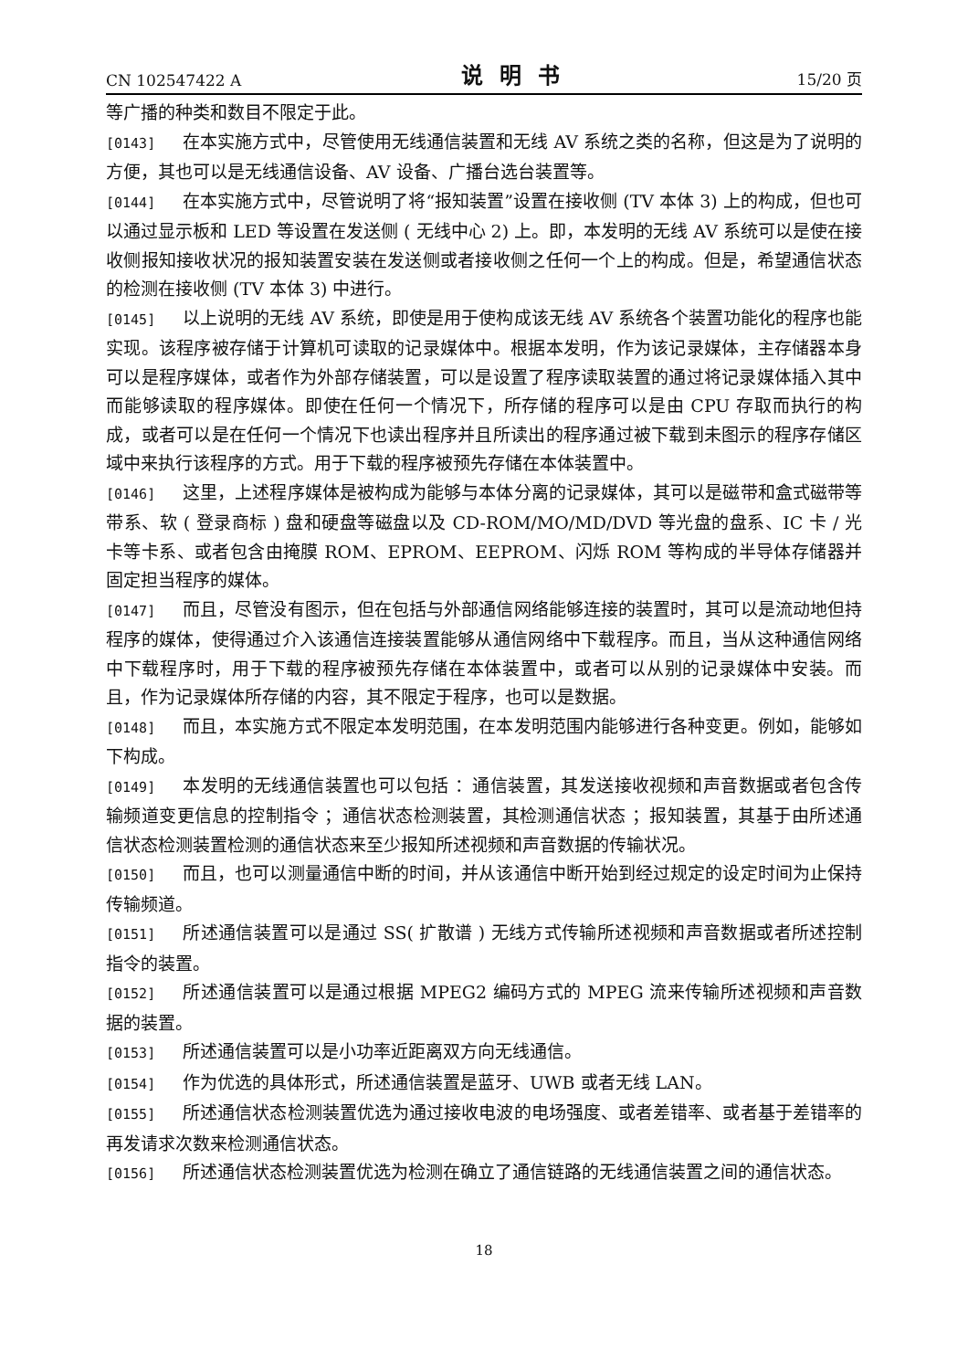CN 102547422 A 说明书 15/20 页
等广播的种类和数目不限定于此。
[0143] 在本实施方式中，尽管使用无线通信装置和无线 AV 系统之类的名称，但这是为了说明的方便，其也可以是无线通信设备、AV 设备、广播台选台装置等。
[0144] 在本实施方式中，尽管说明了将“报知装置”设置在接收侧 (TV 本体 3) 上的构成，但也可以通过显示板和 LED 等设置在发送侧 ( 无线中心 2) 上。即，本发明的无线 AV 系统可以是使在接收侧报知接收状况的报知装置安装在发送侧或者接收侧之任何一个上的构成。但是，希望通信状态的检测在接收侧 (TV 本体 3) 中进行。
[0145] 以上说明的无线 AV 系统，即使是用于使构成该无线 AV 系统各个装置功能化的程序也能实现。该程序被存储于计算机可读取的记录媒体中。根据本发明，作为该记录媒体，主存储器本身可以是程序媒体，或者作为外部存储装置，可以是设置了程序读取装置的通过将记录媒体插入其中而能够读取的程序媒体。即使在任何一个情况下，所存储的程序可以是由 CPU 存取而执行的构成，或者可以是在任何一个情况下也读出程序并且所读出的程序通过被下载到未图示的程序存储区域中来执行该程序的方式。用于下载的程序被预先存储在本体装置中。
[0146] 这里，上述程序媒体是被构成为能够与本体分离的记录媒体，其可以是磁带和盒式磁带等带系、软 ( 登录商标 ) 盘和硬盘等磁盘以及 CD-ROM/MO/MD/DVD 等光盘的盘系、IC 卡 / 光卡等卡系、或者包含由掩膜 ROM、EPROM、EEPROM、闪烁 ROM 等构成的半导体存储器并固定担当程序的媒体。
[0147] 而且，尽管没有图示，但在包括与外部通信网络能够连接的装置时，其可以是流动地但持程序的媒体，使得通过介入该通信连接装置能够从通信网络中下载程序。而且，当从这种通信网络中下载程序时，用于下载的程序被预先存储在本体装置中，或者可以从别的记录媒体中安装。而且，作为记录媒体所存储的内容，其不限定于程序，也可以是数据。
[0148] 而且，本实施方式不限定本发明范围，在本发明范围内能够进行各种变更。例如，能够如下构成。
[0149] 本发明的无线通信装置也可以包括 ：通信装置，其发送接收视频和声音数据或者包含传输频道变更信息的控制指令 ；通信状态检测装置，其检测通信状态 ；报知装置，其基于由所述通信状态检测装置检测的通信状态来至少报知所述视频和声音数据的传输状况。
[0150] 而且，也可以测量通信中断的时间，并从该通信中断开始到经过规定的设定时间为止保持传输频道。
[0151] 所述通信装置可以是通过 SS( 扩散谱 ) 无线方式传输所述视频和声音数据或者所述控制指令的装置。
[0152] 所述通信装置可以是通过根据 MPEG2 编码方式的 MPEG 流来传输所述视频和声音数据的装置。
[0153] 所述通信装置可以是小功率近距离双方向无线通信。
[0154] 作为优选的具体形式，所述通信装置是蓝牙、UWB 或者无线 LAN。
[0155] 所述通信状态检测装置优选为通过接收电波的电场强度、或者差错率、或者基于差错率的再发请求次数来检测通信状态。
[0156] 所述通信状态检测装置优选为检测在确立了通信链路的无线通信装置之间的通信状态。
18